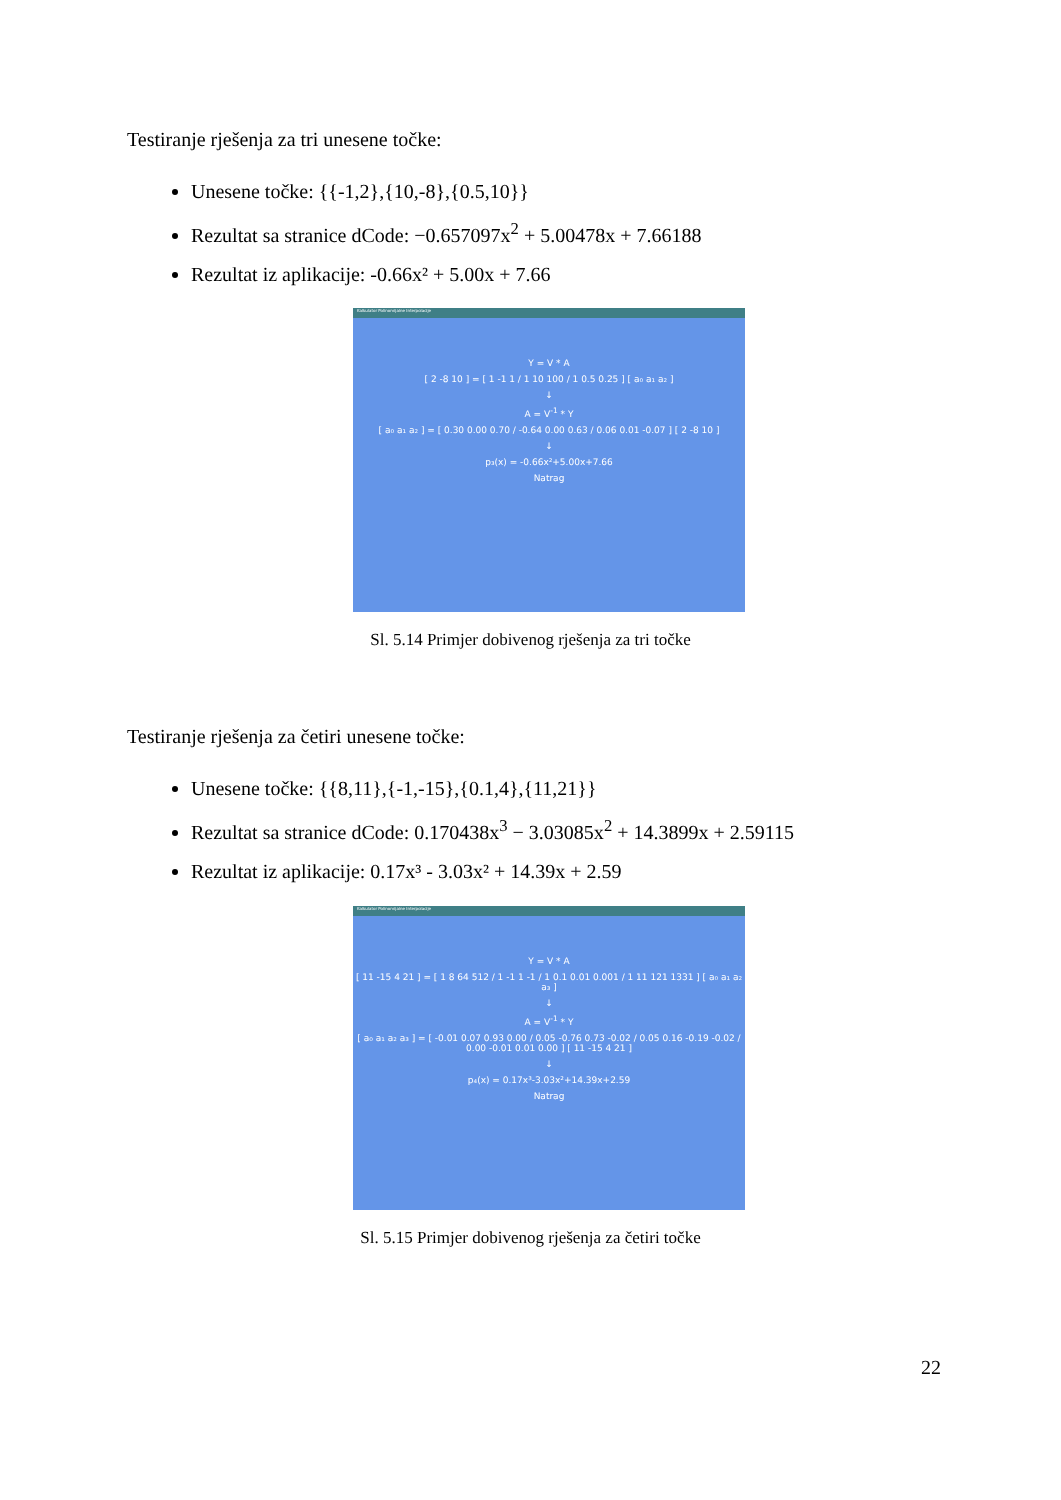Testiranje rješenja za tri unesene točke:
Unesene točke: {{-1,2},{10,-8},{0.5,10}}
Rezultat sa stranice dCode: −0.657097x<sup>2</sup> + 5.00478x + 7.66188
Rezultat iz aplikacije: -0.66x² + 5.00x + 7.66
Kalkulator Polinomijalne Interpolacije
Y = V * A
[ 2 -8 10 ] = [ 1 -1 1 / 1 10 100 / 1 0.5 0.25 ] [ a₀ a₁ a₂ ]
↓
A = V<sup>-1</sup> * Y
[ a₀ a₁ a₂ ] = [ 0.30 0.00 0.70 / -0.64 0.00 0.63 / 0.06 0.01 -0.07 ] [ 2 -8 10 ]
↓
p₃(x) = -0.66x²+5.00x+7.66
Natrag
Sl. 5.14 Primjer dobivenog rješenja za tri točke
Testiranje rješenja za četiri unesene točke:
Unesene točke: {{8,11},{-1,-15},{0.1,4},{11,21}}
Rezultat sa stranice dCode: 0.170438x<sup>3</sup> − 3.03085x<sup>2</sup> + 14.3899x + 2.59115
Rezultat iz aplikacije: 0.17x³ - 3.03x² + 14.39x + 2.59
Kalkulator Polinomijalne Interpolacije
Y = V * A
[ 11 -15 4 21 ] = [ 1 8 64 512 / 1 -1 1 -1 / 1 0.1 0.01 0.001 / 1 11 121 1331 ] [ a₀ a₁ a₂ a₃ ]
↓
A = V<sup>-1</sup> * Y
[ a₀ a₁ a₂ a₃ ] = [ -0.01 0.07 0.93 0.00 / 0.05 -0.76 0.73 -0.02 / 0.05 0.16 -0.19 -0.02 / 0.00 -0.01 0.01 0.00 ] [ 11 -15 4 21 ]
↓
p₄(x) = 0.17x³-3.03x²+14.39x+2.59
Natrag
Sl. 5.15 Primjer dobivenog rješenja za četiri točke
22